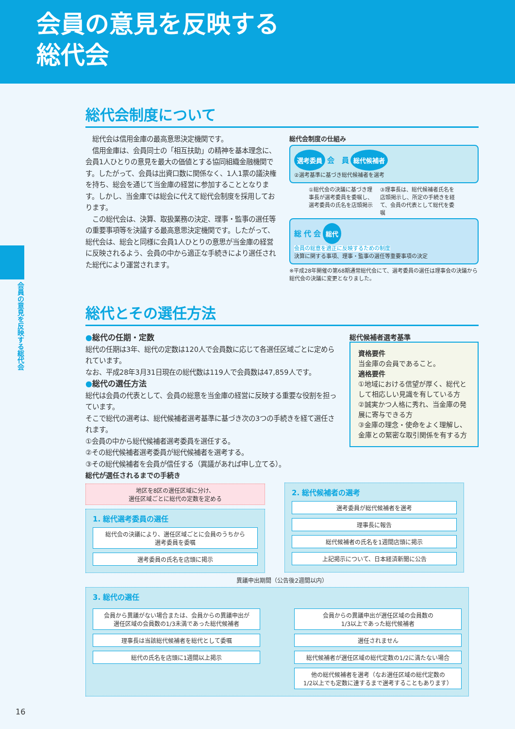会員の意見を反映する
総代会
会員の意見を反映する総代会
総代会制度について
　総代会は信用金庫の最高意思決定機関です。
　信用金庫は、会員同士の「相互扶助」の精神を基本理念に、会員1人ひとりの意見を最大の価値とする協同組織金融機関です。したがって、会員は出資口数に関係なく、1人1票の議決権を持ち、総会を通じて当金庫の経営に参加することとなります。しかし、当金庫では総会に代えて総代会制度を採用しております。
　この総代会は、決算、取扱業務の決定、理事・監事の選任等の重要事項等を決議する最高意思決定機関です。したがって、総代会は、総会と同様に会員1人ひとりの意思が当金庫の経営に反映されるよう、会員の中から適正な手続きにより選任された総代により運営されます。
総代会制度の仕組み
選考委員 会　員 総代候補者
②選考基準に基づき総代候補者を選考
①総代会の決議に基づき理事長が選考委員を委嘱し、選考委員の氏名を店頭掲示
③理事長は、総代候補者氏名を店頭掲示し、所定の手続きを経て、会員の代表として総代を委嘱
総 代 会 総代
会員の総意を適正に反映するための制度
決算に関する事項、理事・監事の選任等重要事項の決定
※平成28年開催の第68期通常総代会にて、選考委員の選任は理事会の決議から総代会の決議に変更となりました。
総代とその選任方法
●総代の任期・定数
総代の任期は3年、総代の定数は120人で会員数に応じて各選任区域ごとに定められています。
なお、平成28年3月31日現在の総代数は119人で会員数は47,859人です。
●総代の選任方法
総代は会員の代表として、会員の総意を当金庫の経営に反映する重要な役割を担っています。
そこで総代の選考は、総代候補者選考基準に基づき次の3つの手続きを経て選任されます。
①会員の中から総代候補者選考委員を選任する。
②その総代候補者選考委員が総代候補者を選考する。
③その総代候補者を会員が信任する（異議があれば申し立てる）。
総代候補者選考基準
資格要件
当金庫の会員であること。
適格要件
①地域における信望が厚く、総代として相応しい見識を有している方
②誠実かつ人格に秀れ、当金庫の発展に寄与できる方
③金庫の理念・使命をよく理解し、金庫との緊密な取引関係を有する方
総代が選任されるまでの手続き
地区を8区の選任区域に分け、
選任区域ごとに総代の定数を定める
1. 総代選考委員の選任
総代会の決議により、選任区域ごとに会員のうちから
選考委員を委嘱
選考委員の氏名を店頭に掲示
2. 総代候補者の選考
選考委員が総代候補者を選考
理事長に報告
総代候補者の氏名を1週間店頭に掲示
上記掲示について、日本経済新聞に公告
異議申出期間（公告後2週間以内）
3. 総代の選任
会員から異議がない場合または、会員からの異議申出が
選任区域の会員数の1/3未満であった総代候補者
理事長は当該総代候補者を総代として委嘱
総代の氏名を店頭に1週間以上掲示
会員からの異議申出が選任区域の会員数の
1/3以上であった総代候補者
選任されません
総代候補者が選任区域の総代定数の1/2に満たない場合
他の総代候補者を選考（なお選任区域の総代定数の
1/2以上でも定数に達するまで選考することもあります）
16